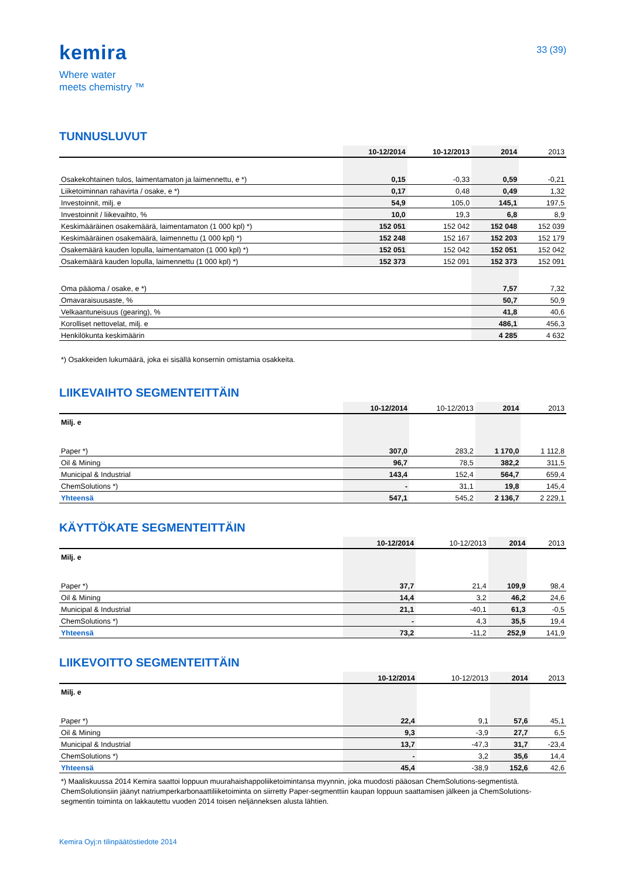kemira
Where water
meets chemistry ™
33 (39)
TUNNUSLUVUT
| | 10-12/2014 | 10-12/2013 | 2014 | 2013 |
| --- | --- | --- | --- | --- |
| Osakekohtainen tulos, laimentamaton ja laimennettu, e *) | 0,15 | -0,33 | 0,59 | -0,21 |
| Liiketoiminnan rahavirta / osake, e *) | 0,17 | 0,48 | 0,49 | 1,32 |
| Investoinnit, milj. e | 54,9 | 105,0 | 145,1 | 197,5 |
| Investoinnit / liikevaihto, % | 10,0 | 19,3 | 6,8 | 8,9 |
| Keskimääräinen osakemäärä, laimentamaton (1 000 kpl) *) | 152 051 | 152 042 | 152 048 | 152 039 |
| Keskimääräinen osakemäärä, laimennettu (1 000 kpl) *) | 152 248 | 152 167 | 152 203 | 152 179 |
| Osakemäärä kauden lopulla, laimentamaton (1 000 kpl) *) | 152 051 | 152 042 | 152 051 | 152 042 |
| Osakemäärä kauden lopulla, laimennettu (1 000 kpl) *) | 152 373 | 152 091 | 152 373 | 152 091 |
| Oma pääoma / osake, e *) | | | 7,57 | 7,32 |
| Omavaraisuusaste, % | | | 50,7 | 50,9 |
| Velkaantuneisuus (gearing), % | | | 41,8 | 40,6 |
| Korolliset nettovelat, milj. e | | | 486,1 | 456,3 |
| Henkilökunta keskimäärin | | | 4 285 | 4 632 |
*) Osakkeiden lukumäärä, joka ei sisällä konsernin omistamia osakkeita.
LIIKEVAIHTO SEGMENTEITTÄIN
| | 10-12/2014 | 10-12/2013 | 2014 | 2013 |
| --- | --- | --- | --- | --- |
| Milj. e | | | | |
| Paper *) | 307,0 | 283,2 | 1 170,0 | 1 112,8 |
| Oil & Mining | 96,7 | 78,5 | 382,2 | 311,5 |
| Municipal & Industrial | 143,4 | 152,4 | 564,7 | 659,4 |
| ChemSolutions *) | - | 31,1 | 19,8 | 145,4 |
| Yhteensä | 547,1 | 545,2 | 2 136,7 | 2 229,1 |
KÄYTTÖKATE SEGMENTEITTÄIN
| | 10-12/2014 | 10-12/2013 | 2014 | 2013 |
| --- | --- | --- | --- | --- |
| Milj. e | | | | |
| Paper *) | 37,7 | 21,4 | 109,9 | 98,4 |
| Oil & Mining | 14,4 | 3,2 | 46,2 | 24,6 |
| Municipal & Industrial | 21,1 | -40,1 | 61,3 | -0,5 |
| ChemSolutions *) | - | 4,3 | 35,5 | 19,4 |
| Yhteensä | 73,2 | -11,2 | 252,9 | 141,9 |
LIIKEVOITTO SEGMENTEITTÄIN
| | 10-12/2014 | 10-12/2013 | 2014 | 2013 |
| --- | --- | --- | --- | --- |
| Milj. e | | | | |
| Paper *) | 22,4 | 9,1 | 57,6 | 45,1 |
| Oil & Mining | 9,3 | -3,9 | 27,7 | 6,5 |
| Municipal & Industrial | 13,7 | -47,3 | 31,7 | -23,4 |
| ChemSolutions *) | - | 3,2 | 35,6 | 14,4 |
| Yhteensä | 45,4 | -38,9 | 152,6 | 42,6 |
*) Maaliskuussa 2014 Kemira saattoi loppuun muurahaishappoliiketoimintansa myynnin, joka muodosti pääosan ChemSolutions-segmentistä. ChemSolutionsiin jäänyt natriumperkarbonaattiliiketoiminta on siirretty Paper-segmenttiin kaupan loppuun saattamisen jälkeen ja ChemSolutions-segmentin toiminta on lakkautettu vuoden 2014 toisen neljänneksen alusta lähtien.
Kemira Oyj:n tilinpäätöstiedote 2014